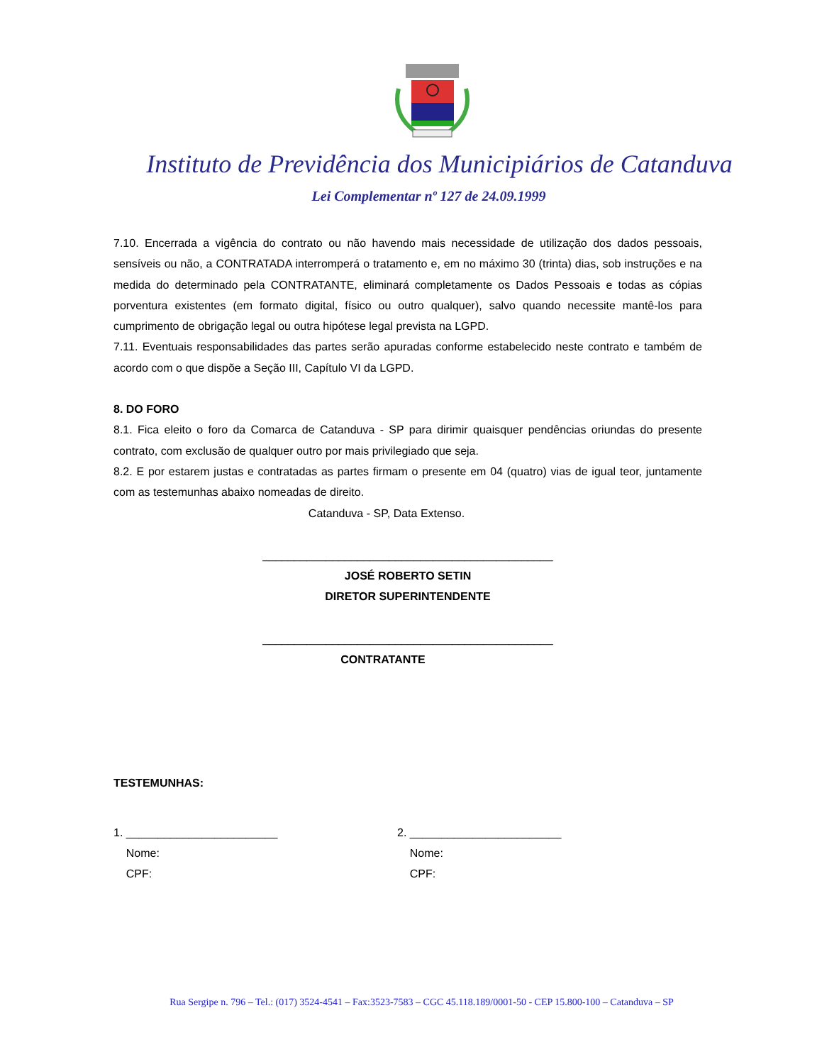Instituto de Previdência dos Municipiários de Catanduva
Lei Complementar nº 127 de 24.09.1999
7.10. Encerrada a vigência do contrato ou não havendo mais necessidade de utilização dos dados pessoais, sensíveis ou não, a CONTRATADA interromperá o tratamento e, em no máximo 30 (trinta) dias, sob instruções e na medida do determinado pela CONTRATANTE, eliminará completamente os Dados Pessoais e todas as cópias porventura existentes (em formato digital, físico ou outro qualquer), salvo quando necessite mantê-los para cumprimento de obrigação legal ou outra hipótese legal prevista na LGPD.
7.11. Eventuais responsabilidades das partes serão apuradas conforme estabelecido neste contrato e também de acordo com o que dispõe a Seção III, Capítulo VI da LGPD.
8. DO FORO
8.1. Fica eleito o foro da Comarca de Catanduva - SP para dirimir quaisquer pendências oriundas do presente contrato, com exclusão de qualquer outro por mais privilegiado que seja.
8.2. E por estarem justas e contratadas as partes firmam o presente em 04 (quatro) vias de igual teor, juntamente com as testemunhas abaixo nomeadas de direito.
Catanduva - SP, Data Extenso.
______________________________________________
JOSÉ ROBERTO SETIN
DIRETOR SUPERINTENDENTE
______________________________________________
CONTRATANTE
TESTEMUNHAS:
1. ________________________
Nome:
CPF:
2. ________________________
Nome:
CPF:
Rua Sergipe n. 796 – Tel.: (017) 3524-4541 – Fax:3523-7583 – CGC 45.118.189/0001-50 - CEP 15.800-100 – Catanduva – SP